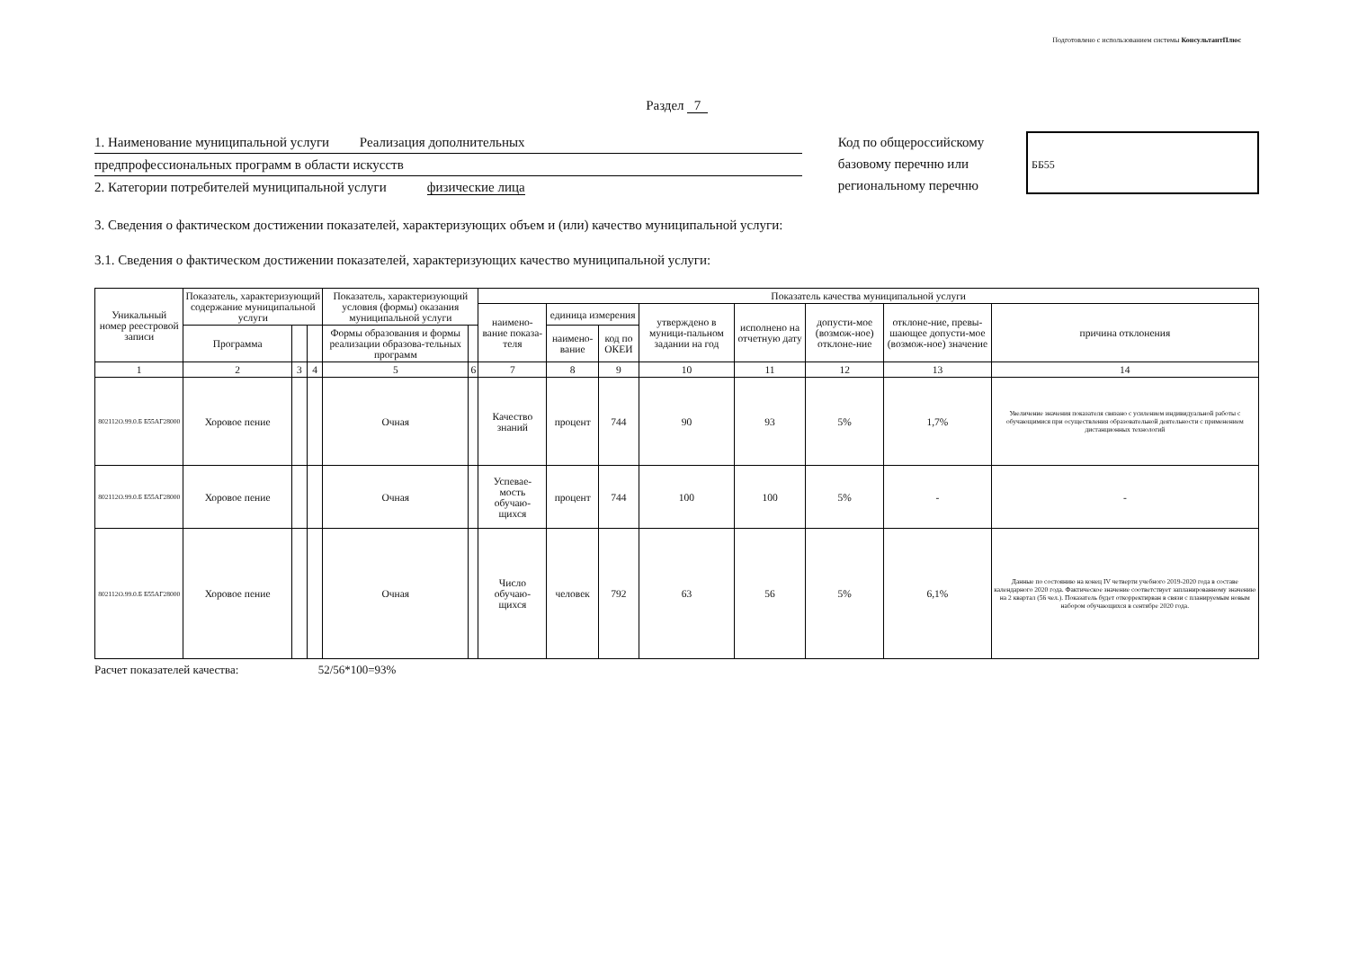Подготовлено с использованием системы КонсультантПлюс
Раздел 7
1. Наименование муниципальной услуги Реализация дополнительных
предпрофессиональных программ в области искусств
2. Категории потребителей муниципальной услуги физические лица
Код по общероссийскому базовому перечню или региональному перечню
ББ55
3. Сведения о фактическом достижении показателей, характеризующих объем и (или) качество муниципальной услуги:
3.1. Сведения о фактическом достижении показателей, характеризующих качество муниципальной услуги:
| Уникальный номер реестровой записи | Показатель, характеризующий содержание муниципальной услуги | | | Показатель, характеризующий условия (формы) оказания муниципальной услуги | | Показатель качества муниципальной услуги | | | | | | | |
| --- | --- | --- | --- | --- | --- | --- | --- | --- | --- | --- | --- | --- | --- |
| | | | | | | наимено-вание показа-теля | единица измерения | | утверждено в муници-пальном задании на год | исполнено на отчетную дату | допусти-мое (возмож-ное) отклоне-ние | отклоне-ние, превы-шающее допусти-мое (возмож-ное) значение | причина отклонения |
| | Программа | | | Формы образования и формы реализации образова-тельных программ | | | наимено-вание | код по ОКЕИ | | | | | |
| 1 | 2 | 3 | 4 | 5 | 6 | 7 | 8 | 9 | 10 | 11 | 12 | 13 | 14 |
| 802112О.99.0.Б Б55АГ28000 | Хоровое пение | | | Очная | | Качество знаний | процент | 744 | 90 | 93 | 5% | 1,7% | Увеличение значения показателя связано с усилением индивидуальной работы с обучающимися при осуществления образовательной деятельности с применением дистанционных технологий |
| 802112О.99.0.Б Б55АГ28000 | Хоровое пение | | | Очная | | Успевае-мость обучаю-щихся | процент | 744 | 100 | 100 | 5% | - | - |
| 802112О.99.0.Б Б55АГ28000 | Хоровое пение | | | Очная | | Число обучаю-щихся | человек | 792 | 63 | 56 | 5% | 6,1% | Данные по состоянию на конец IV четверти учебного 2019-2020 года в составе календарного 2020 года. Фактическое значение соответствует запланированному значению на 2 квартал (56 чел.). Показатель будет откорректирван в связи с планируемым новым набором обучающихся в сентябре 2020 года. |
Расчет показателей качества: 52/56*100=93%